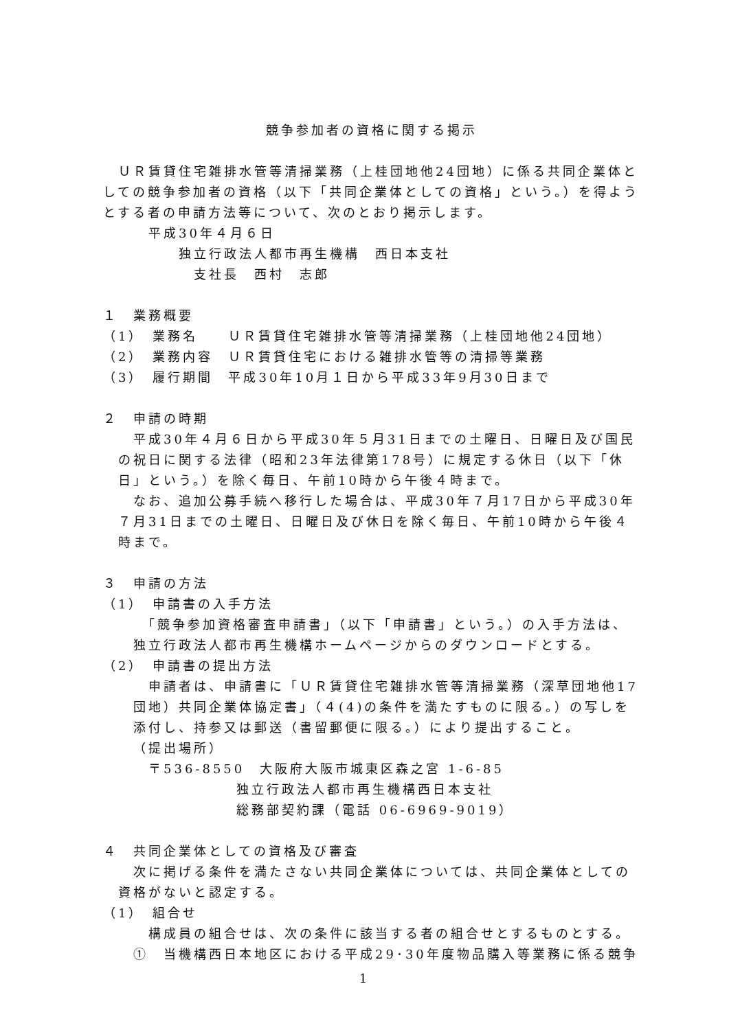競争参加者の資格に関する掲示
　ＵＲ賃貸住宅雑排水管等清掃業務（上桂団地他24団地）に係る共同企業体としての競争参加者の資格（以下「共同企業体としての資格」という。）を得ようとする者の申請方法等について、次のとおり掲示します。
平成30年４月６日
独立行政法人都市再生機構　西日本支社
支社長　西村　志郎
１　業務概要
（1）　業務名　　ＵＲ賃貸住宅雑排水管等清掃業務（上桂団地他24団地）
（2）　業務内容　ＵＲ賃貸住宅における雑排水管等の清掃等業務
（3）　履行期間　平成30年10月１日から平成33年9月30日まで
２　申請の時期
　平成30年４月６日から平成30年５月31日までの土曜日、日曜日及び国民の祝日に関する法律（昭和23年法律第178号）に規定する休日（以下「休日」という。）を除く毎日、午前10時から午後４時まで。
　なお、追加公募手続へ移行した場合は、平成30年７月17日から平成30年７月31日までの土曜日、日曜日及び休日を除く毎日、午前10時から午後４時まで。
３　申請の方法
（1）　申請書の入手方法
　「競争参加資格審査申請書」（以下「申請書」という。）の入手方法は、独立行政法人都市再生機構ホームページからのダウンロードとする。
（2）　申請書の提出方法
　申請者は、申請書に「ＵＲ賃貸住宅雑排水管等清掃業務（深草団地他17団地）共同企業体協定書」（４(4)の条件を満たすものに限る。）の写しを添付し、持参又は郵送（書留郵便に限る。）により提出すること。
（提出場所）
〒536-8550　大阪府大阪市城東区森之宮 1-6-85
独立行政法人都市再生機構西日本支社
総務部契約課（電話 06-6969-9019）
４　共同企業体としての資格及び審査
　次に掲げる条件を満たさない共同企業体については、共同企業体としての資格がないと認定する。
（1）　組合せ
　構成員の組合せは、次の条件に該当する者の組合せとするものとする。
①　当機構西日本地区における平成29･30年度物品購入等業務に係る競争
1